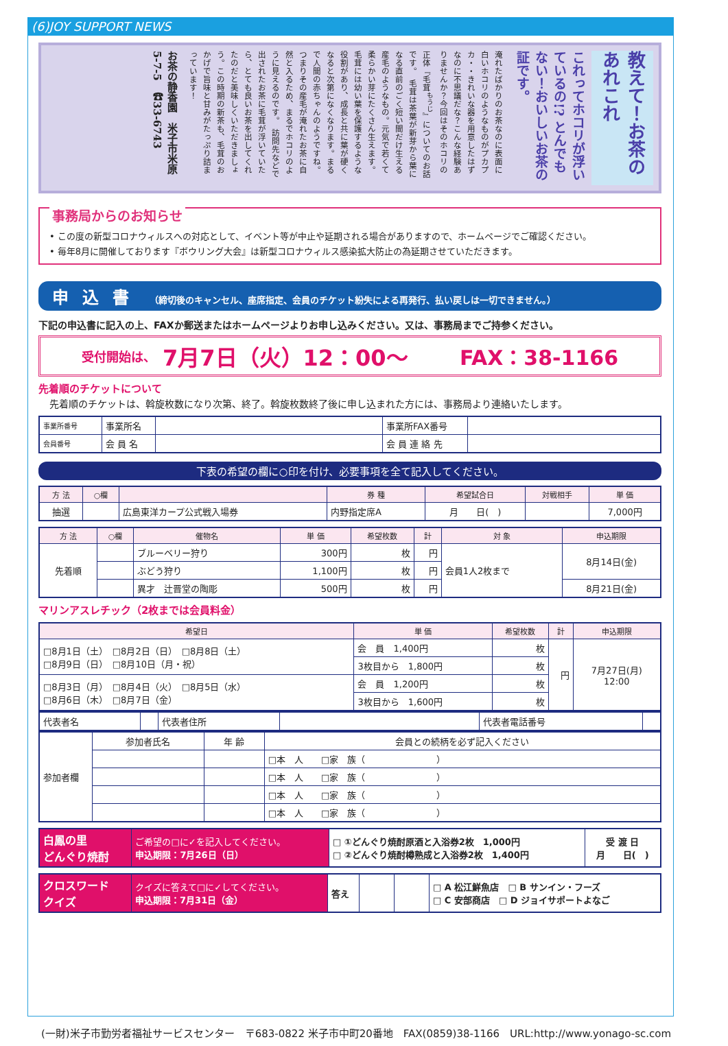(6)JOY SUPPORT NEWS
教えて！お茶のあれこれ
これってホコリが浮いているの!? とんでもない！おいしいお茶の証です。
淹れたばかりのお茶なのに表面に白いホコリのようなものがプカプカ・・きれいな器を用意したはずなのに不思議だな？こんな経験ありませんか？今回はそのホコリの正体『毛茸<sup>もうじ</sup>』についてのお話です。　毛茸は茶葉が新芽から葉になる直前のごく短い間だけ生える産毛のようなもの。元気で若くて柔らかい芽にたくさん生えます。毛茸には幼い葉を保護するような役割があり、成長と共に葉が硬くなると次第になくなります。まるで人間の赤ちゃんのようですね。つまりその産毛が淹れたお茶に自然と入るため、まるでホコリのように見えるのです。　訪問先などで出されたお茶に毛茸が浮いていたら、とても良いお茶を出してくれたのだと美味しくいただきましょう。この時期の新茶も、毛茸のおかげで旨味と甘みがたっぷり詰まっています！
お茶の静香園　米子市米原5-7-5　☎33-6743
事務局からのお知らせ
• この度の新型コロナウィルスへの対応として、イベント等が中止や延期される場合がありますので、ホームページでご確認ください。
• 毎年8月に開催しております『ボウリング大会』は新型コロナウィルス感染拡大防止の為延期させていただきます。
申込書 （締切後のキャンセル、座席指定、会員のチケット紛失による再発行、払い戻しは一切できません。）
下記の申込書に記入の上、FAXか郵送またはホームページよりお申し込みください。又は、事務局までご持参ください。
受付開始は、 7月7日（火）12：00〜 FAX：38-1166
先着順のチケットについて
先着順のチケットは、斡旋枚数になり次第、終了。斡旋枚数終了後に申し込まれた方には、事務局より連絡いたします。
| 事業所番号 | 事業所名 | | 事業所FAX番号 | |
| 会員番号 | 会 員 名 | | 会 員 連 絡 先 | |
下表の希望の欄に○印を付け、必要事項を全て記入してください。
| 方 法 | ○欄 | | 券 種 | 希望試合日 | 対戦相手 | 単 価 |
| --- | --- | --- | --- | --- | --- | --- |
| 抽選 | | 広島東洋カープ公式戦入場券 | 内野指定席A | 月 日( ) | | 7,000円 |
| 方 法 | ○欄 | 催物名 | 単 価 | 希望枚数 | 計 | 対 象 | 申込期限 |
| --- | --- | --- | --- | --- | --- | --- | --- |
| 先着順 | | ブルーベリー狩り | 300円 | 枚 | 円 | 会員1人2枚まで | 8月14日(金) |
| | | ぶどう狩り | 1,100円 | 枚 | 円 | | |
| | | 異才 辻晋堂の陶彫 | 500円 | 枚 | 円 | | 8月21日(金) |
マリンアスレチック（2枚までは会員料金）
| 希望日 | 単 価 | 希望枚数 | 計 | 申込期限 |
| --- | --- | --- | --- | --- |
| □8月1日（土） □8月2日（日） □8月8日（土） □8月9日（日） □8月10日（月・祝） | 会 員 1,400円 | 枚 | 円 | 7月27日(月) 12:00 |
| | 3枚目から 1,800円 | 枚 | | |
| □8月3日（月） □8月4日（火） □8月5日（水） □8月6日（木） □8月7日（金） | 会 員 1,200円 | 枚 | | |
| | 3枚目から 1,600円 | 枚 | | |
| 代表者名 | | 代表者住所 | | 代表者電話番号 | |
| 参加者欄 | 参加者氏名 | 年 齢 | 会員との続柄を必ず記入ください |
| | | | □本 人 □家 族（ ） |
| | | | □本 人 □家 族（ ） |
| | | | □本 人 □家 族（ ） |
| | | | □本 人 □家 族（ ） |
| 白鳳の里 どんぐり焼酎 | ご希望の□に✓を記入してください。 申込期限：7月26日（日） | □ ①どんぐり焼酎原酒と入浴券2枚 1,000円 □ ②どんぐり焼酎樽熟成と入浴券2枚 1,400円 | 受 渡 日 月 日( ) |
| クロスワード クイズ | クイズに答えて□に✓してください。 申込期限：7月31日（金） | 答え | | | □ A 松江鮮魚店 □ B サンイン・フーズ □ C 安部商店 □ D ジョイサポートよなご |
(一財)米子市勤労者福祉サービスセンター　〒683-0822 米子市中町20番地　FAX(0859)38-1166　URL:http://www.yonago-sc.com